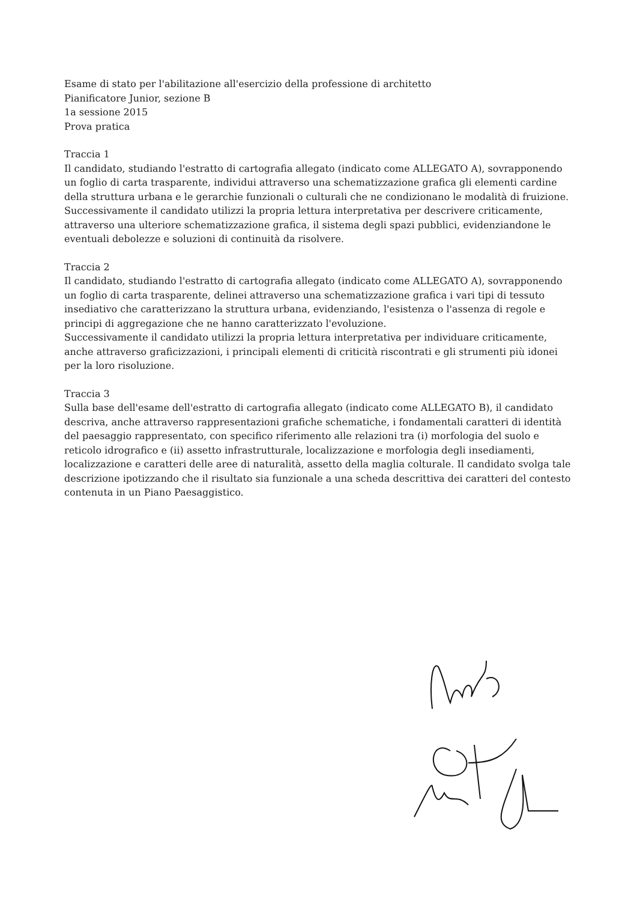Esame di stato per l'abilitazione all'esercizio della professione di architetto
Pianificatore Junior, sezione B
1a sessione 2015
Prova pratica
Traccia 1
Il candidato, studiando l'estratto di cartografia allegato (indicato come ALLEGATO A), sovrapponendo un foglio di carta trasparente, individui attraverso una schematizzazione grafica gli elementi cardine della struttura urbana e le gerarchie funzionali o culturali che ne condizionano le modalità di fruizione.
Successivamente il candidato utilizzi la propria lettura interpretativa per descrivere criticamente, attraverso una ulteriore schematizzazione grafica, il sistema degli spazi pubblici, evidenziandone le eventuali debolezze e soluzioni di continuità da risolvere.
Traccia 2
Il candidato, studiando l'estratto di cartografia allegato (indicato come ALLEGATO A), sovrapponendo un foglio di carta trasparente, delinei attraverso una schematizzazione grafica i vari tipi di tessuto insediativo che caratterizzano la struttura urbana, evidenziando, l'esistenza o l'assenza di regole e principi di aggregazione che ne hanno caratterizzato l'evoluzione.
Successivamente il candidato utilizzi la propria lettura interpretativa per individuare criticamente, anche attraverso graficizzazioni, i principali elementi di criticità riscontrati e gli strumenti più idonei per la loro risoluzione.
Traccia 3
Sulla base dell'esame dell'estratto di cartografia allegato (indicato come ALLEGATO B), il candidato descriva, anche attraverso rappresentazioni grafiche schematiche, i fondamentali caratteri di identità del paesaggio rappresentato, con specifico riferimento alle relazioni tra (i) morfologia del suolo e reticolo idrografico e (ii) assetto infrastrutturale, localizzazione e morfologia degli insediamenti, localizzazione e caratteri delle aree di naturalità, assetto della maglia colturale. Il candidato svolga tale descrizione ipotizzando che il risultato sia funzionale a una scheda descrittiva dei caratteri del contesto contenuta in un Piano Paesaggistico.